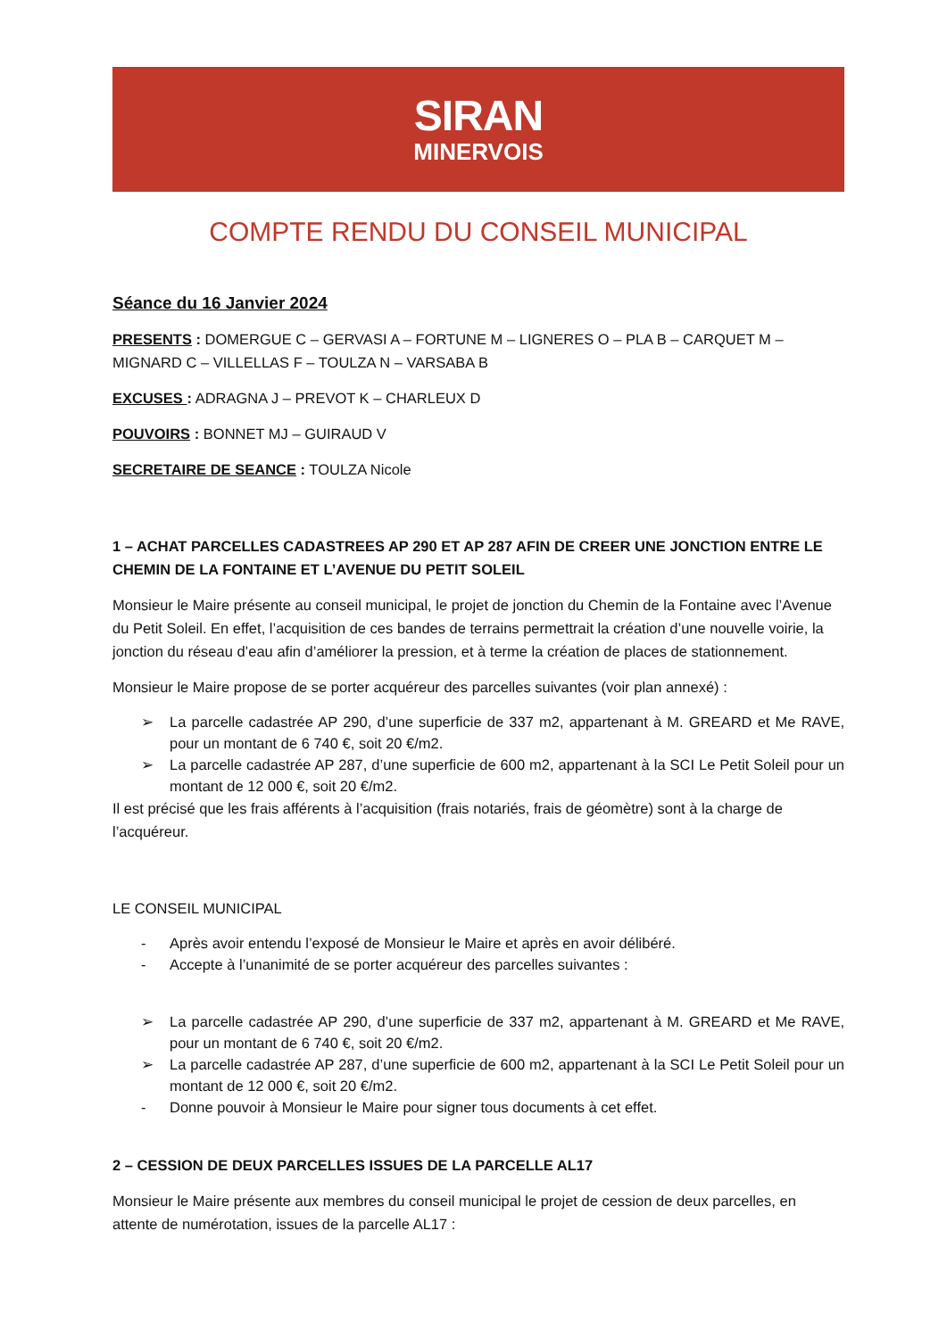SIRAN
MINERVOIS
COMPTE RENDU DU CONSEIL MUNICIPAL
Séance du 16 Janvier 2024
PRESENTS : DOMERGUE C – GERVASI A – FORTUNE M – LIGNERES O – PLA B – CARQUET M – MIGNARD C – VILLELLAS F – TOULZA N – VARSABA B
EXCUSES : ADRAGNA J – PREVOT K – CHARLEUX D
POUVOIRS : BONNET MJ – GUIRAUD V
SECRETAIRE DE SEANCE : TOULZA Nicole
1 – ACHAT PARCELLES CADASTREES AP 290 ET AP 287 AFIN DE CREER UNE JONCTION ENTRE LE CHEMIN DE LA FONTAINE ET L’AVENUE DU PETIT SOLEIL
Monsieur le Maire présente au conseil municipal, le projet de jonction du Chemin de la Fontaine avec l’Avenue du Petit Soleil. En effet, l’acquisition de ces bandes de terrains permettrait la création d’une nouvelle voirie, la jonction du réseau d’eau afin d’améliorer la pression, et à terme la création de places de stationnement.
Monsieur le Maire propose de se porter acquéreur des parcelles suivantes (voir plan annexé) :
➢ La parcelle cadastrée AP 290, d’une superficie de 337 m2, appartenant à M. GREARD et Me RAVE, pour un montant de 6 740 €, soit 20 €/m2.
➢ La parcelle cadastrée AP 287, d’une superficie de 600 m2, appartenant à la SCI Le Petit Soleil pour un montant de 12 000 €, soit 20 €/m2.
Il est précisé que les frais afférents à l’acquisition (frais notariés, frais de géomètre) sont à la charge de l’acquéreur.
LE CONSEIL MUNICIPAL
- Après avoir entendu l’exposé de Monsieur le Maire et après en avoir délibéré.
- Accepte à l’unanimité de se porter acquéreur des parcelles suivantes :
➢ La parcelle cadastrée AP 290, d’une superficie de 337 m2, appartenant à M. GREARD et Me RAVE, pour un montant de 6 740 €, soit 20 €/m2.
➢ La parcelle cadastrée AP 287, d’une superficie de 600 m2, appartenant à la SCI Le Petit Soleil pour un montant de 12 000 €, soit 20 €/m2.
- Donne pouvoir à Monsieur le Maire pour signer tous documents à cet effet.
2 – CESSION DE DEUX PARCELLES ISSUES DE LA PARCELLE AL17
Monsieur le Maire présente aux membres du conseil municipal le projet de cession de deux parcelles, en attente de numérotation, issues de la parcelle AL17 :